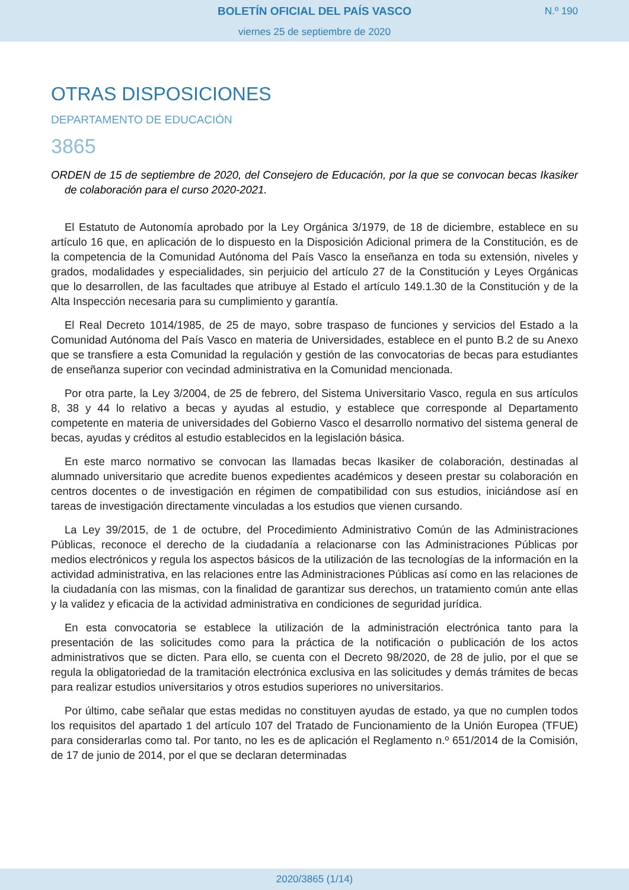BOLETÍN OFICIAL DEL PAÍS VASCO
viernes 25 de septiembre de 2020
N.º 190
OTRAS DISPOSICIONES
DEPARTAMENTO DE EDUCACIÓN
3865
ORDEN de 15 de septiembre de 2020, del Consejero de Educación, por la que se convocan becas Ikasiker de colaboración para el curso 2020-2021.
El Estatuto de Autonomía aprobado por la Ley Orgánica 3/1979, de 18 de diciembre, establece en su artículo 16 que, en aplicación de lo dispuesto en la Disposición Adicional primera de la Constitución, es de la competencia de la Comunidad Autónoma del País Vasco la enseñanza en toda su extensión, niveles y grados, modalidades y especialidades, sin perjuicio del artículo 27 de la Constitución y Leyes Orgánicas que lo desarrollen, de las facultades que atribuye al Estado el artículo 149.1.30 de la Constitución y de la Alta Inspección necesaria para su cumplimiento y garantía.
El Real Decreto 1014/1985, de 25 de mayo, sobre traspaso de funciones y servicios del Estado a la Comunidad Autónoma del País Vasco en materia de Universidades, establece en el punto B.2 de su Anexo que se transfiere a esta Comunidad la regulación y gestión de las convocatorias de becas para estudiantes de enseñanza superior con vecindad administrativa en la Comunidad mencionada.
Por otra parte, la Ley 3/2004, de 25 de febrero, del Sistema Universitario Vasco, regula en sus artículos 8, 38 y 44 lo relativo a becas y ayudas al estudio, y establece que corresponde al Departamento competente en materia de universidades del Gobierno Vasco el desarrollo normativo del sistema general de becas, ayudas y créditos al estudio establecidos en la legislación básica.
En este marco normativo se convocan las llamadas becas Ikasiker de colaboración, destinadas al alumnado universitario que acredite buenos expedientes académicos y deseen prestar su colaboración en centros docentes o de investigación en régimen de compatibilidad con sus estudios, iniciándose así en tareas de investigación directamente vinculadas a los estudios que vienen cursando.
La Ley 39/2015, de 1 de octubre, del Procedimiento Administrativo Común de las Administraciones Públicas, reconoce el derecho de la ciudadanía a relacionarse con las Administraciones Públicas por medios electrónicos y regula los aspectos básicos de la utilización de las tecnologías de la información en la actividad administrativa, en las relaciones entre las Administraciones Públicas así como en las relaciones de la ciudadanía con las mismas, con la finalidad de garantizar sus derechos, un tratamiento común ante ellas y la validez y eficacia de la actividad administrativa en condiciones de seguridad jurídica.
En esta convocatoria se establece la utilización de la administración electrónica tanto para la presentación de las solicitudes como para la práctica de la notificación o publicación de los actos administrativos que se dicten. Para ello, se cuenta con el Decreto 98/2020, de 28 de julio, por el que se regula la obligatoriedad de la tramitación electrónica exclusiva en las solicitudes y demás trámites de becas para realizar estudios universitarios y otros estudios superiores no universitarios.
Por último, cabe señalar que estas medidas no constituyen ayudas de estado, ya que no cumplen todos los requisitos del apartado 1 del artículo 107 del Tratado de Funcionamiento de la Unión Europea (TFUE) para considerarlas como tal. Por tanto, no les es de aplicación el Reglamento n.º 651/2014 de la Comisión, de 17 de junio de 2014, por el que se declaran determinadas
2020/3865 (1/14)